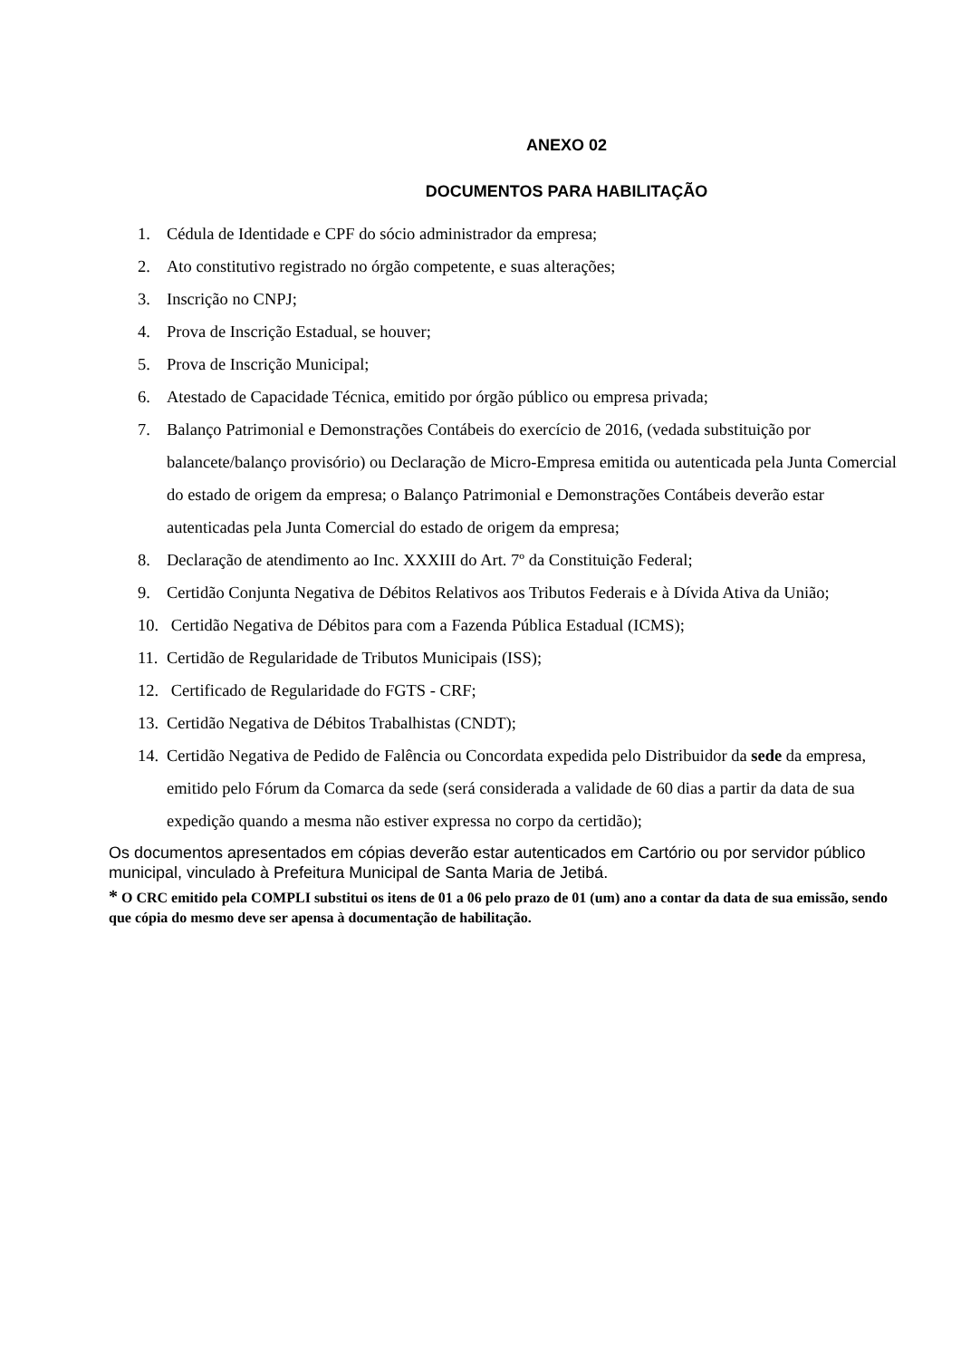ANEXO 02
DOCUMENTOS PARA HABILITAÇÃO
1. Cédula de Identidade e CPF do sócio administrador da empresa;
2. Ato constitutivo registrado no órgão competente, e suas alterações;
3. Inscrição no CNPJ;
4. Prova de Inscrição Estadual, se houver;
5. Prova de Inscrição Municipal;
6. Atestado de Capacidade Técnica, emitido por órgão público ou empresa privada;
7. Balanço Patrimonial e Demonstrações Contábeis do exercício de 2016, (vedada substituição por balancete/balanço provisório) ou Declaração de Micro-Empresa emitida ou autenticada pela Junta Comercial do estado de origem da empresa; o Balanço Patrimonial e Demonstrações Contábeis deverão estar autenticadas pela Junta Comercial do estado de origem da empresa;
8. Declaração de atendimento ao Inc. XXXIII do Art. 7º da Constituição Federal;
9. Certidão Conjunta Negativa de Débitos Relativos aos Tributos Federais e à Dívida Ativa da União;
10. Certidão Negativa de Débitos para com a Fazenda Pública Estadual (ICMS);
11. Certidão de Regularidade de Tributos Municipais (ISS);
12. Certificado de Regularidade do FGTS - CRF;
13. Certidão Negativa de Débitos Trabalhistas (CNDT);
14. Certidão Negativa de Pedido de Falência ou Concordata expedida pelo Distribuidor da sede da empresa, emitido pelo Fórum da Comarca da sede (será considerada a validade de 60 dias a partir da data de sua expedição quando a mesma não estiver expressa no corpo da certidão);
Os documentos apresentados em cópias deverão estar autenticados em Cartório ou por servidor público municipal, vinculado à Prefeitura Municipal de Santa Maria de Jetibá.
* O CRC emitido pela COMPLI substitui os itens de 01 a 06 pelo prazo de 01 (um) ano a contar da data de sua emissão, sendo que cópia do mesmo deve ser apensa à documentação de habilitação.